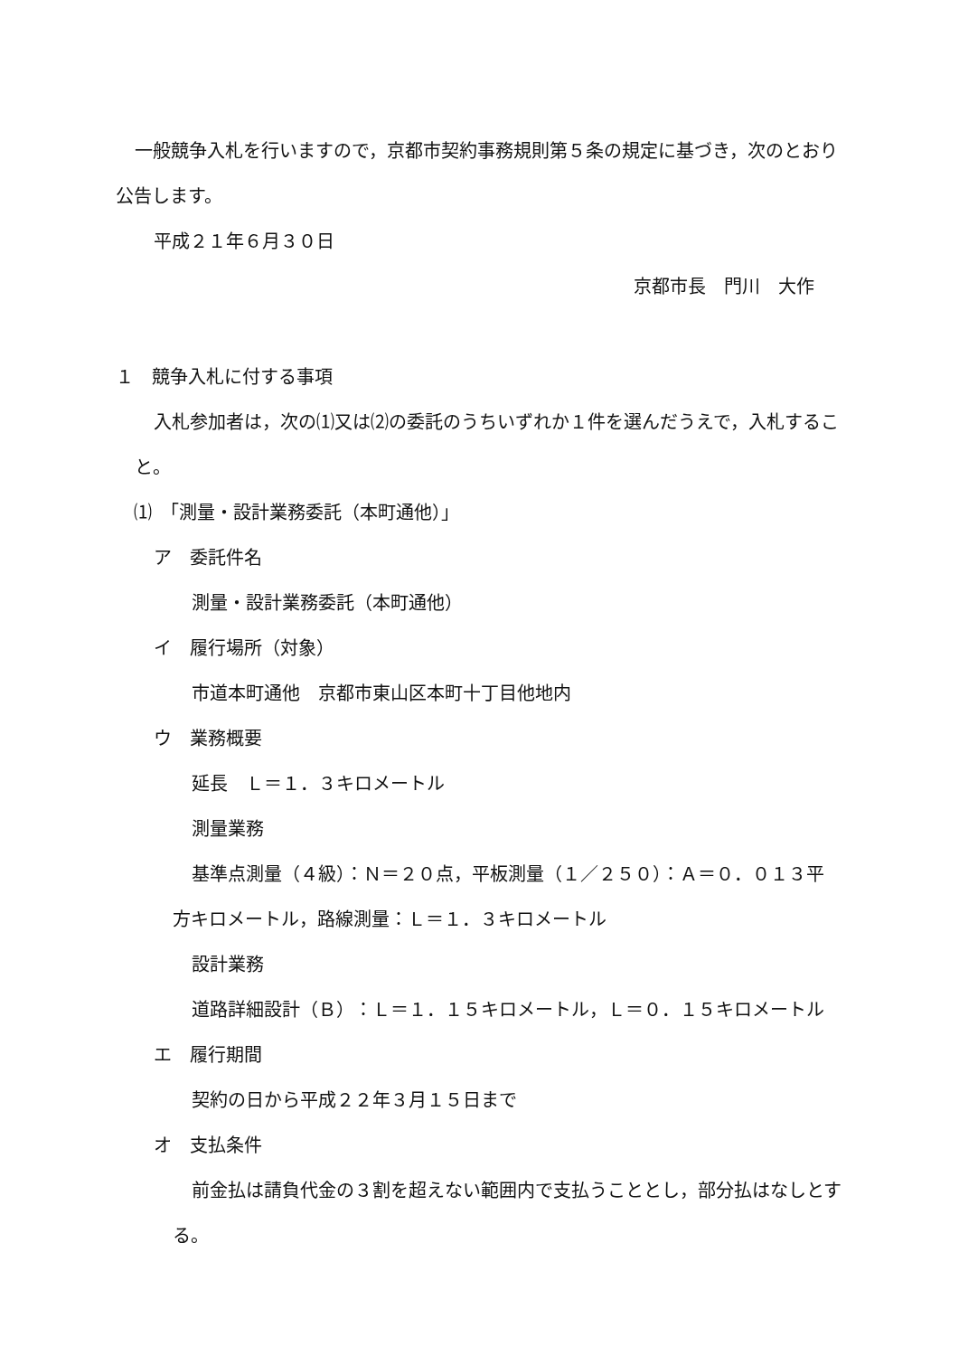一般競争入札を行いますので，京都市契約事務規則第５条の規定に基づき，次のとおり公告します。
平成２１年６月３０日
京都市長　門川　大作
１　競争入札に付する事項
入札参加者は，次の⑴又は⑵の委託のうちいずれか１件を選んだうえで，入札すること。
⑴　「測量・設計業務委託（本町通他）」
ア　委託件名
測量・設計業務委託（本町通他）
イ　履行場所（対象）
市道本町通他　京都市東山区本町十丁目他地内
ウ　業務概要
延長　Ｌ＝１．３キロメートル
測量業務
基準点測量（４級）：Ｎ＝２０点，平板測量（１／２５０）：Ａ＝０．０１３平方キロメートル，路線測量：Ｌ＝１．３キロメートル
設計業務
道路詳細設計（Ｂ）：Ｌ＝１．１５キロメートル，Ｌ＝０．１５キロメートル
エ　履行期間
契約の日から平成２２年３月１５日まで
オ　支払条件
前金払は請負代金の３割を超えない範囲内で支払うこととし，部分払はなしとする。